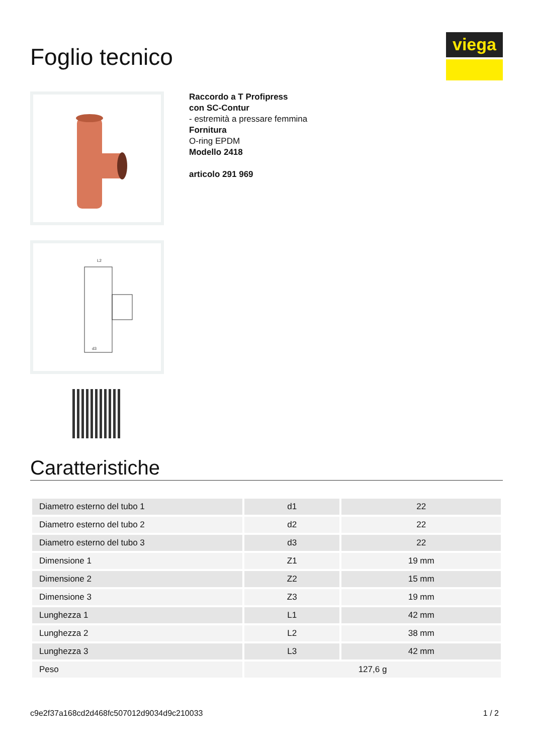Foglio tecnico
viega
L2
d3
Raccordo a T Profipress
con SC-Contur
- estremità a pressare femmina
Fornitura
O-ring EPDM
Modello 2418
articolo 291 969
Caratteristiche
| Diametro esterno del tubo 1 | d1 | 22 |
| Diametro esterno del tubo 2 | d2 | 22 |
| Diametro esterno del tubo 3 | d3 | 22 |
| Dimensione 1 | Z1 | 19 mm |
| Dimensione 2 | Z2 | 15 mm |
| Dimensione 3 | Z3 | 19 mm |
| Lunghezza 1 | L1 | 42 mm |
| Lunghezza 2 | L2 | 38 mm |
| Lunghezza 3 | L3 | 42 mm |
| Peso | 127,6 g | |
c9e2f37a168cd2d468fc507012d9034d9c210033 1 / 2